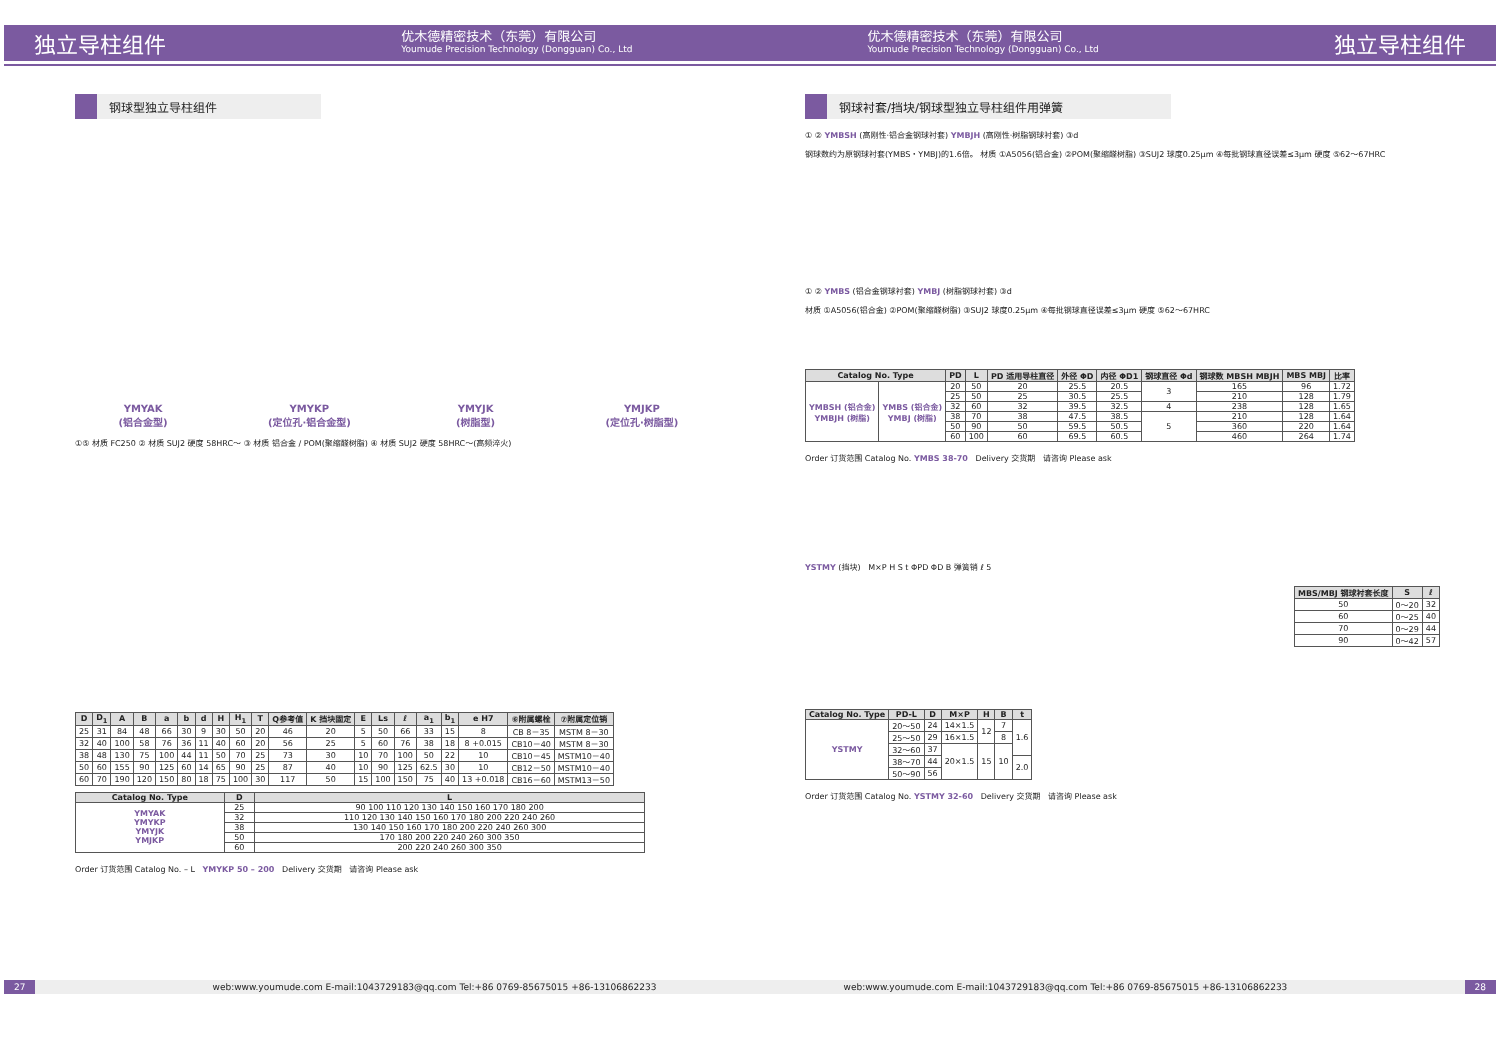独立导柱组件 优木德精密技术（东莞）有限公司
Youmude Precision Technology (Dongguan) Co., Ltd 优木德精密技术（东莞）有限公司
Youmude Precision Technology (Dongguan) Co., Ltd 独立导柱组件
钢球型独立导柱组件
YMYAK
(铝合金型)
YMYKP
(定位孔·铝合金型)
YMYJK
(树脂型)
YMJKP
(定位孔·树脂型)
①⑤ 材质 FC250 ② 材质 SUJ2 硬度 58HRC～ ③ 材质 铝合金 / POM(聚缩醛树脂) ④ 材质 SUJ2 硬度 58HRC～(高频淬火)
| D | D<sub>1</sub> | A | B | a | b | d | H | H<sub>1</sub> | T | Q参考值 | K 挡块固定 | E | Ls | ℓ | a<sub>1</sub> | b<sub>1</sub> | e H7 | ⑥附属螺栓 | ⑦附属定位销 |
| --- | --- | --- | --- | --- | --- | --- | --- | --- | --- | --- | --- | --- | --- | --- | --- | --- | --- | --- | --- |
| 25 | 31 | 84 | 48 | 66 | 30 | 9 | 30 | 50 | 20 | 46 | 20 | 5 | 50 | 66 | 33 | 15 | 8 | CB 8－35 | MSTM 8－30 |
| 32 | 40 | 100 | 58 | 76 | 36 | 11 | 40 | 60 | 20 | 56 | 25 | 5 | 60 | 76 | 38 | 18 | 8 +0.015 | CB10－40 | MSTM 8－30 |
| 38 | 48 | 130 | 75 | 100 | 44 | 11 | 50 | 70 | 25 | 73 | 30 | 10 | 70 | 100 | 50 | 22 | 10 | CB10－45 | MSTM10－40 |
| 50 | 60 | 155 | 90 | 125 | 60 | 14 | 65 | 90 | 25 | 87 | 40 | 10 | 90 | 125 | 62.5 | 30 | 10 | CB12－50 | MSTM10－40 |
| 60 | 70 | 190 | 120 | 150 | 80 | 18 | 75 | 100 | 30 | 117 | 50 | 15 | 100 | 150 | 75 | 40 | 13 +0.018 | CB16－60 | MSTM13－50 |
| Catalog No. Type | D | L |
| --- | --- | --- |
| YMYAK YMYKP YMYJK YMJKP | 25 | 90 100 110 120 130 140 150 160 170 180 200 |
| | 32 | 110 120 130 140 150 160 170 180 200 220 240 260 |
| | 38 | 130 140 150 160 170 180 200 220 240 260 300 |
| | 50 | 170 180 200 220 240 260 300 350 |
| | 60 | 200 220 240 260 300 350 |
Order 订货范围 Catalog No. – L YMYKP 50 – 200 Delivery 交货期 请咨询 Please ask
钢球衬套/挡块/钢球型独立导柱组件用弹簧
① ② YMBSH (高刚性·铝合金钢球衬套) YMBJH (高刚性·树脂钢球衬套) ③d
钢球数约为原钢球衬套(YMBS・YMBJ)的1.6倍。 材质 ①A5056(铝合金) ②POM(聚缩醛树脂) ③SUJ2 球度0.25μm ④每批钢球直径误差≤3μm 硬度 ⑤62～67HRC
① ② YMBS (铝合金钢球衬套) YMBJ (树脂钢球衬套) ③d
材质 ①A5056(铝合金) ②POM(聚缩醛树脂) ③SUJ2 球度0.25μm ④每批钢球直径误差≤3μm 硬度 ⑤62～67HRC
| Catalog No. Type | | PD | L | PD 适用导柱直径 | 外径 ΦD | 内径 ΦD1 | 钢球直径 Φd | 钢球数 MBSH MBJH | MBS MBJ | 比率 |
| --- | --- | --- | --- | --- | --- | --- | --- | --- | --- | --- |
| YMBSH (铝合金) YMBJH (树脂) | YMBS (铝合金) YMBJ (树脂) | 20 | 50 | 20 | 25.5 | 20.5 | 3 | 165 | 96 | 1.72 |
| | | 25 | 50 | 25 | 30.5 | 25.5 | | 210 | 128 | 1.79 |
| | | 32 | 60 | 32 | 39.5 | 32.5 | 4 | 238 | 128 | 1.65 |
| | | 38 | 70 | 38 | 47.5 | 38.5 | 5 | 210 | 128 | 1.64 |
| | | 50 | 90 | 50 | 59.5 | 50.5 | | 360 | 220 | 1.64 |
| | | 60 | 100 | 60 | 69.5 | 60.5 | | 460 | 264 | 1.74 |
Order 订货范围 Catalog No. YMBS 38-70 Delivery 交货期 请咨询 Please ask
YSTMY (挡块) M×P H S t ΦPD ΦD B 弹簧销 ℓ 5
| MBS/MBJ 钢球衬套长度 | S | ℓ |
| --- | --- | --- |
| 50 | 0～20 | 32 |
| 60 | 0～25 | 40 |
| 70 | 0～29 | 44 |
| 90 | 0～42 | 57 |
| Catalog No. Type | PD-L | D | M×P | H | B | t |
| --- | --- | --- | --- | --- | --- | --- |
| YSTMY | 20～50 | 24 | 14×1.5 | 12 | 7 | 1.6 |
| | 25～50 | 29 | 16×1.5 | | 8 | |
| | 32～60 | 37 | 20×1.5 | 15 | 10 | |
| | 38～70 | 44 | | | | 2.0 |
| | 50～90 | 56 | | | | |
Order 订货范围 Catalog No. YSTMY 32-60 Delivery 交货期 请咨询 Please ask
27 web:www.youmude.com E-mail:1043729183@qq.com Tel:+86 0769-85675015 +86-13106862233 web:www.youmude.com E-mail:1043729183@qq.com Tel:+86 0769-85675015 +86-13106862233 28